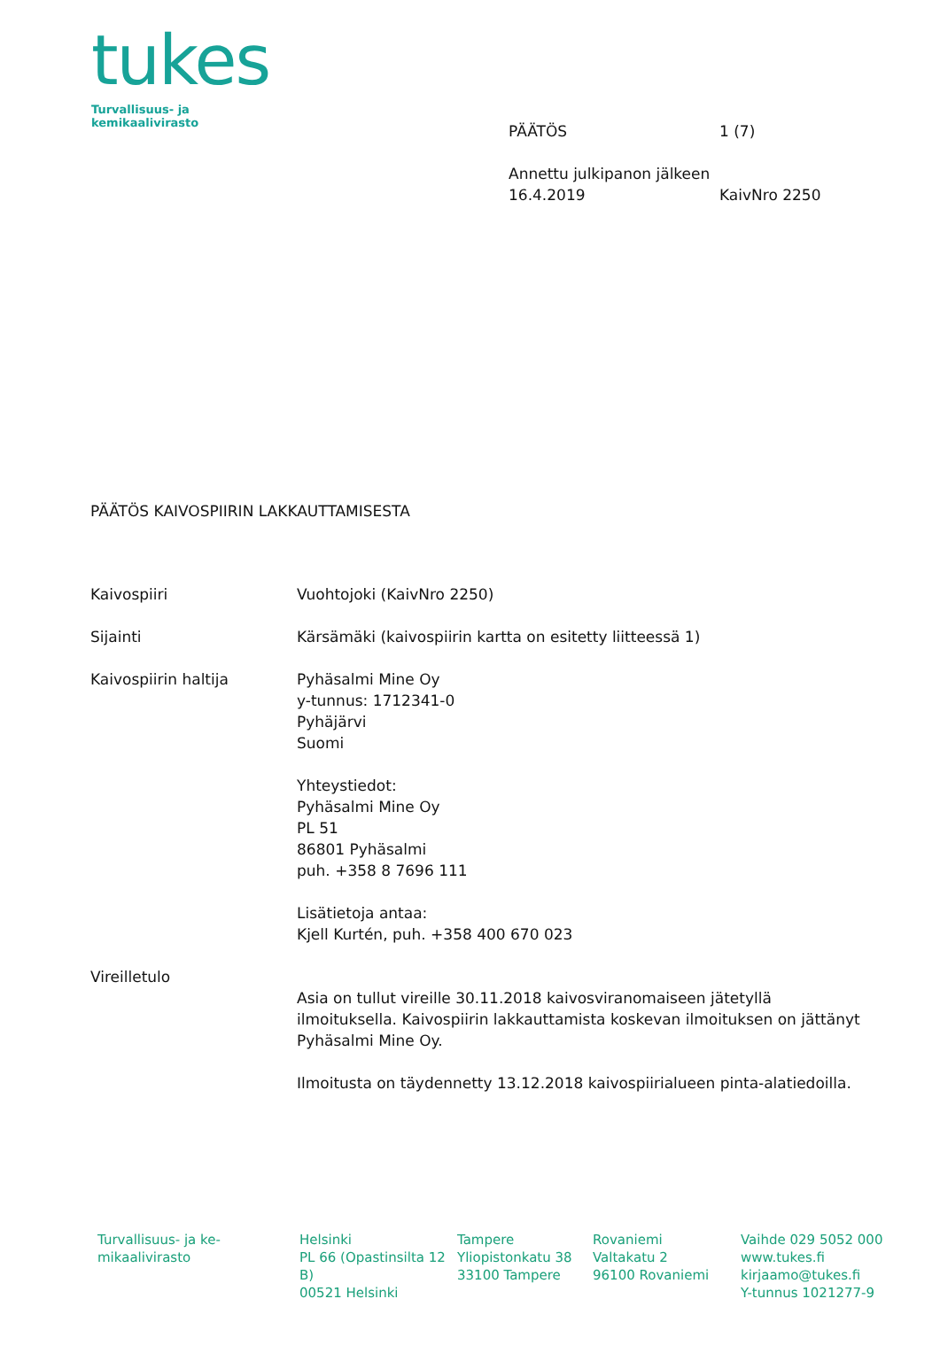tukes
Turvallisuus- ja kemikaalivirasto
PÄÄTÖS 1 (7)
Annettu julkipanon jälkeen
16.4.2019 KaivNro 2250
PÄÄTÖS KAIVOSPIIRIN LAKKAUTTAMISESTA
Kaivospiiri Vuohtojoki (KaivNro 2250)
Sijainti Kärsämäki (kaivospiirin kartta on esitetty liitteessä 1)
Kaivospiirin haltija Pyhäsalmi Mine Oy
y-tunnus: 1712341-0
Pyhäjärvi
Suomi
Yhteystiedot:
Pyhäsalmi Mine Oy
PL 51
86801 Pyhäsalmi
puh. +358 8 7696 111
Lisätietoja antaa:
Kjell Kurtén, puh. +358 400 670 023
Vireilletulo
Asia on tullut vireille 30.11.2018 kaivosviranomaiseen jätetyllä ilmoituksella. Kaivospiirin lakkauttamista koskevan ilmoituksen on jättänyt Pyhäsalmi Mine Oy.
Ilmoitusta on täydennetty 13.12.2018 kaivospiirialueen pinta-alatiedoilla.
Turvallisuus- ja ke-
mikaalivirasto
Helsinki
PL 66 (Opastinsilta 12 B)
00521 Helsinki
Tampere
Yliopistonkatu 38
33100 Tampere
Rovaniemi
Valtakatu 2
96100 Rovaniemi
Vaihde 029 5052 000
www.tukes.fi
kirjaamo@tukes.fi
Y-tunnus 1021277-9